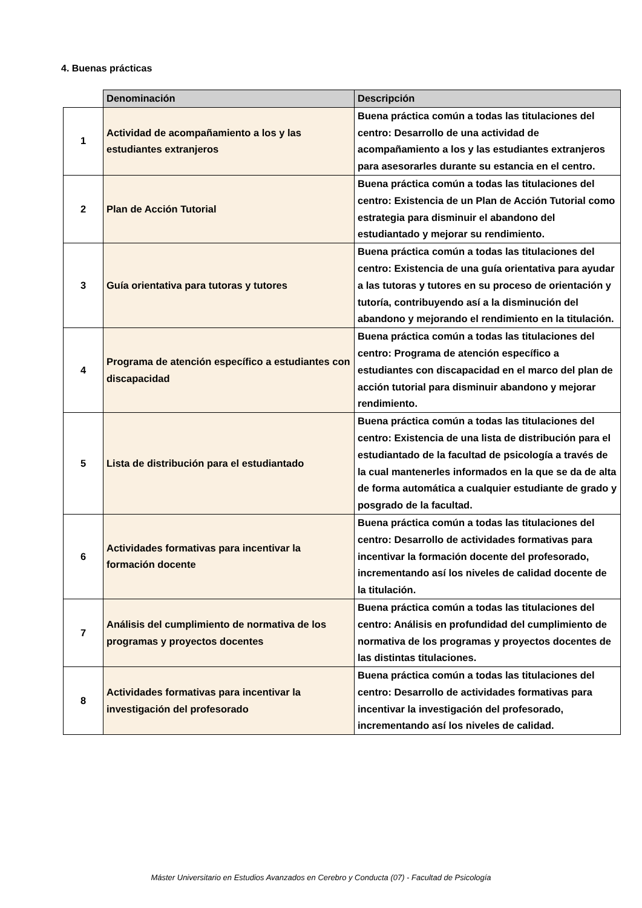4. Buenas prácticas
| | Denominación | Descripción |
| --- | --- | --- |
| 1 | Actividad de acompañamiento a los y las estudiantes extranjeros | Buena práctica común a todas las titulaciones del centro: Desarrollo de una actividad de acompañamiento a los y las estudiantes extranjeros para asesorarles durante su estancia en el centro. |
| 2 | Plan de Acción Tutorial | Buena práctica común a todas las titulaciones del centro: Existencia de un Plan de Acción Tutorial como estrategia para disminuir el abandono del estudiantado y mejorar su rendimiento. |
| 3 | Guía orientativa para tutoras y tutores | Buena práctica común a todas las titulaciones del centro: Existencia de una guía orientativa para ayudar a las tutoras y tutores en su proceso de orientación y tutoría, contribuyendo así a la disminución del abandono y mejorando el rendimiento en la titulación. |
| 4 | Programa de atención específico a estudiantes con discapacidad | Buena práctica común a todas las titulaciones del centro: Programa de atención específico a estudiantes con discapacidad en el marco del plan de acción tutorial para disminuir abandono y mejorar rendimiento. |
| 5 | Lista de distribución para el estudiantado | Buena práctica común a todas las titulaciones del centro: Existencia de una lista de distribución para el estudiantado de la facultad de psicología a través de la cual mantenerles informados en la que se da de alta de forma automática a cualquier estudiante de grado y posgrado de la facultad. |
| 6 | Actividades formativas para incentivar la formación docente | Buena práctica común a todas las titulaciones del centro: Desarrollo de actividades formativas para incentivar la formación docente del profesorado, incrementando así los niveles de calidad docente de la titulación. |
| 7 | Análisis del cumplimiento de normativa de los programas y proyectos docentes | Buena práctica común a todas las titulaciones del centro: Análisis en profundidad del cumplimiento de normativa de los programas y proyectos docentes de las distintas titulaciones. |
| 8 | Actividades formativas para incentivar la investigación del profesorado | Buena práctica común a todas las titulaciones del centro: Desarrollo de actividades formativas para incentivar la investigación del profesorado, incrementando así los niveles de calidad. |
Máster Universitario en Estudios Avanzados en Cerebro y Conducta (07) - Facultad de Psicología